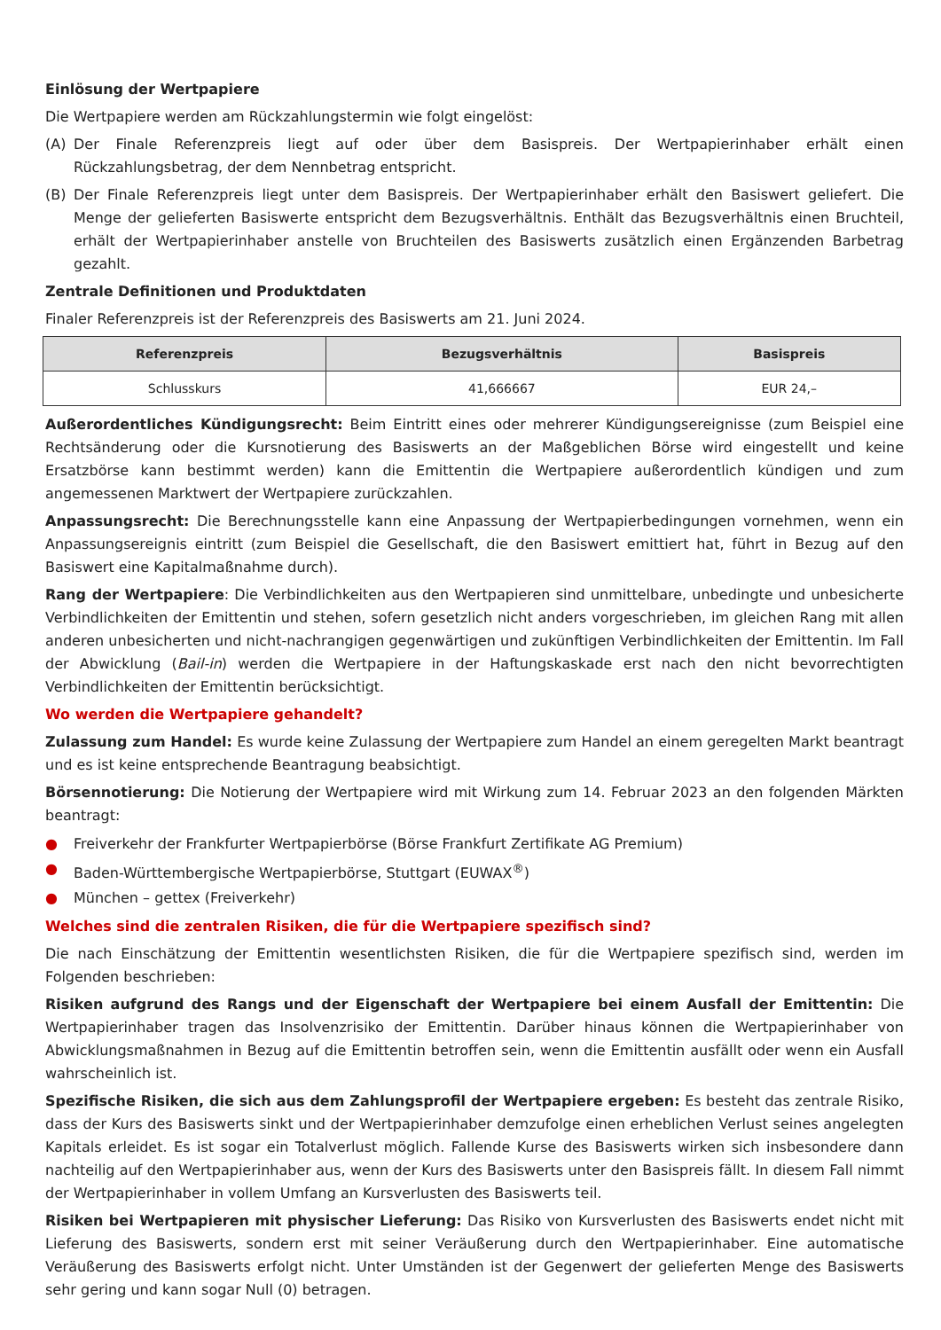Einlösung der Wertpapiere
Die Wertpapiere werden am Rückzahlungstermin wie folgt eingelöst:
(A) Der Finale Referenzpreis liegt auf oder über dem Basispreis. Der Wertpapierinhaber erhält einen Rückzahlungsbetrag, der dem Nennbetrag entspricht.
(B) Der Finale Referenzpreis liegt unter dem Basispreis. Der Wertpapierinhaber erhält den Basiswert geliefert. Die Menge der gelieferten Basiswerte entspricht dem Bezugsverhältnis. Enthält das Bezugsverhältnis einen Bruchteil, erhält der Wertpapierinhaber anstelle von Bruchteilen des Basiswerts zusätzlich einen Ergänzenden Barbetrag gezahlt.
Zentrale Definitionen und Produktdaten
Finaler Referenzpreis ist der Referenzpreis des Basiswerts am 21. Juni 2024.
| Referenzpreis | Bezugsverhältnis | Basispreis |
| --- | --- | --- |
| Schlusskurs | 41,666667 | EUR 24,– |
Außerordentliches Kündigungsrecht: Beim Eintritt eines oder mehrerer Kündigungsereignisse (zum Beispiel eine Rechtsänderung oder die Kursnotierung des Basiswerts an der Maßgeblichen Börse wird eingestellt und keine Ersatzbörse kann bestimmt werden) kann die Emittentin die Wertpapiere außerordentlich kündigen und zum angemessenen Marktwert der Wertpapiere zurückzahlen.
Anpassungsrecht: Die Berechnungsstelle kann eine Anpassung der Wertpapierbedingungen vornehmen, wenn ein Anpassungsereignis eintritt (zum Beispiel die Gesellschaft, die den Basiswert emittiert hat, führt in Bezug auf den Basiswert eine Kapitalmaßnahme durch).
Rang der Wertpapiere: Die Verbindlichkeiten aus den Wertpapieren sind unmittelbare, unbedingte und unbesicherte Verbindlichkeiten der Emittentin und stehen, sofern gesetzlich nicht anders vorgeschrieben, im gleichen Rang mit allen anderen unbesicherten und nicht-nachrangigen gegenwärtigen und zukünftigen Verbindlichkeiten der Emittentin. Im Fall der Abwicklung (Bail-in) werden die Wertpapiere in der Haftungskaskade erst nach den nicht bevorrechtigten Verbindlichkeiten der Emittentin berücksichtigt.
Wo werden die Wertpapiere gehandelt?
Zulassung zum Handel: Es wurde keine Zulassung der Wertpapiere zum Handel an einem geregelten Markt beantragt und es ist keine entsprechende Beantragung beabsichtigt.
Börsennotierung: Die Notierung der Wertpapiere wird mit Wirkung zum 14. Februar 2023 an den folgenden Märkten beantragt:
● Freiverkehr der Frankfurter Wertpapierbörse (Börse Frankfurt Zertifikate AG Premium)
● Baden-Württembergische Wertpapierbörse, Stuttgart (EUWAX<sup>®</sup>)
● München – gettex (Freiverkehr)
Welches sind die zentralen Risiken, die für die Wertpapiere spezifisch sind?
Die nach Einschätzung der Emittentin wesentlichsten Risiken, die für die Wertpapiere spezifisch sind, werden im Folgenden beschrieben:
Risiken aufgrund des Rangs und der Eigenschaft der Wertpapiere bei einem Ausfall der Emittentin: Die Wertpapierinhaber tragen das Insolvenzrisiko der Emittentin. Darüber hinaus können die Wertpapierinhaber von Abwicklungsmaßnahmen in Bezug auf die Emittentin betroffen sein, wenn die Emittentin ausfällt oder wenn ein Ausfall wahrscheinlich ist.
Spezifische Risiken, die sich aus dem Zahlungsprofil der Wertpapiere ergeben: Es besteht das zentrale Risiko, dass der Kurs des Basiswerts sinkt und der Wertpapierinhaber demzufolge einen erheblichen Verlust seines angelegten Kapitals erleidet. Es ist sogar ein Totalverlust möglich. Fallende Kurse des Basiswerts wirken sich insbesondere dann nachteilig auf den Wertpapierinhaber aus, wenn der Kurs des Basiswerts unter den Basispreis fällt. In diesem Fall nimmt der Wertpapierinhaber in vollem Umfang an Kursverlusten des Basiswerts teil.
Risiken bei Wertpapieren mit physischer Lieferung: Das Risiko von Kursverlusten des Basiswerts endet nicht mit Lieferung des Basiswerts, sondern erst mit seiner Veräußerung durch den Wertpapierinhaber. Eine automatische Veräußerung des Basiswerts erfolgt nicht. Unter Umständen ist der Gegenwert der gelieferten Menge des Basiswerts sehr gering und kann sogar Null (0) betragen.